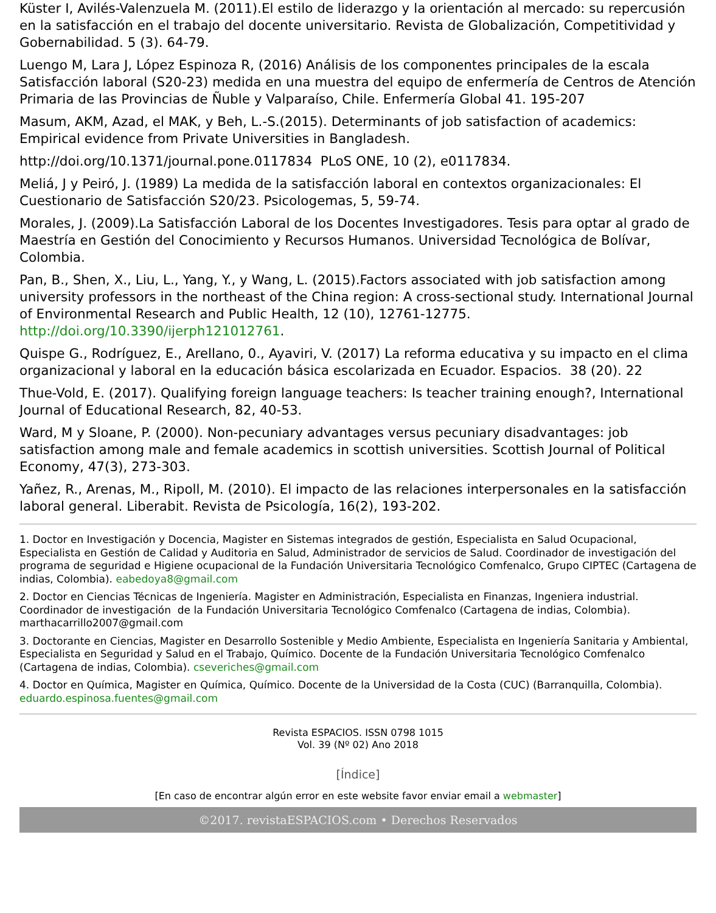Küster I, Avilés-Valenzuela M. (2011).El estilo de liderazgo y la orientación al mercado: su repercusión en la satisfacción en el trabajo del docente universitario. Revista de Globalización, Competitividad y Gobernabilidad. 5 (3). 64-79.
Luengo M, Lara J, López Espinoza R, (2016) Análisis de los componentes principales de la escala Satisfacción laboral (S20-23) medida en una muestra del equipo de enfermería de Centros de Atención Primaria de las Provincias de Ñuble y Valparaíso, Chile. Enfermería Global 41. 195-207
Masum, AKM, Azad, el MAK, y Beh, L.-S.(2015). Determinants of job satisfaction of academics: Empirical evidence from Private Universities in Bangladesh.
http://doi.org/10.1371/journal.pone.0117834 PLoS ONE, 10 (2), e0117834.
Meliá, J y Peiró, J. (1989) La medida de la satisfacción laboral en contextos organizacionales: El Cuestionario de Satisfacción S20/23. Psicologemas, 5, 59-74.
Morales, J. (2009).La Satisfacción Laboral de los Docentes Investigadores. Tesis para optar al grado de Maestría en Gestión del Conocimiento y Recursos Humanos. Universidad Tecnológica de Bolívar, Colombia.
Pan, B., Shen, X., Liu, L., Yang, Y., y Wang, L. (2015).Factors associated with job satisfaction among university professors in the northeast of the China region: A cross-sectional study. International Journal of Environmental Research and Public Health, 12 (10), 12761-12775. http://doi.org/10.3390/ijerph121012761.
Quispe G., Rodríguez, E., Arellano, 0., Ayaviri, V. (2017) La reforma educativa y su impacto en el clima organizacional y laboral en la educación básica escolarizada en Ecuador. Espacios. 38 (20). 22
Thue-Vold, E. (2017). Qualifying foreign language teachers: Is teacher training enough?, International Journal of Educational Research, 82, 40-53.
Ward, M y Sloane, P. (2000). Non-pecuniary advantages versus pecuniary disadvantages: job satisfaction among male and female academics in scottish universities. Scottish Journal of Political Economy, 47(3), 273-303.
Yañez, R., Arenas, M., Ripoll, M. (2010). El impacto de las relaciones interpersonales en la satisfacción laboral general. Liberabit. Revista de Psicología, 16(2), 193-202.
1. Doctor en Investigación y Docencia, Magister en Sistemas integrados de gestión, Especialista en Salud Ocupacional, Especialista en Gestión de Calidad y Auditoria en Salud, Administrador de servicios de Salud. Coordinador de investigación del programa de seguridad e Higiene ocupacional de la Fundación Universitaria Tecnológico Comfenalco, Grupo CIPTEC (Cartagena de indias, Colombia). eabedoya8@gmail.com
2. Doctor en Ciencias Técnicas de Ingeniería. Magister en Administración, Especialista en Finanzas, Ingeniera industrial. Coordinador de investigación de la Fundación Universitaria Tecnológico Comfenalco (Cartagena de indias, Colombia). marthacarrillo2007@gmail.com
3. Doctorante en Ciencias, Magister en Desarrollo Sostenible y Medio Ambiente, Especialista en Ingeniería Sanitaria y Ambiental, Especialista en Seguridad y Salud en el Trabajo, Químico. Docente de la Fundación Universitaria Tecnológico Comfenalco (Cartagena de indias, Colombia). cseveriches@gmail.com
4. Doctor en Química, Magister en Química, Químico. Docente de la Universidad de la Costa (CUC) (Barranquilla, Colombia). eduardo.espinosa.fuentes@gmail.com
Revista ESPACIOS. ISSN 0798 1015
Vol. 39 (Nº 02) Ano 2018
[Índice]
[En caso de encontrar algún error en este website favor enviar email a webmaster]
©2017. revistaESPACIOS.com • Derechos Reservados